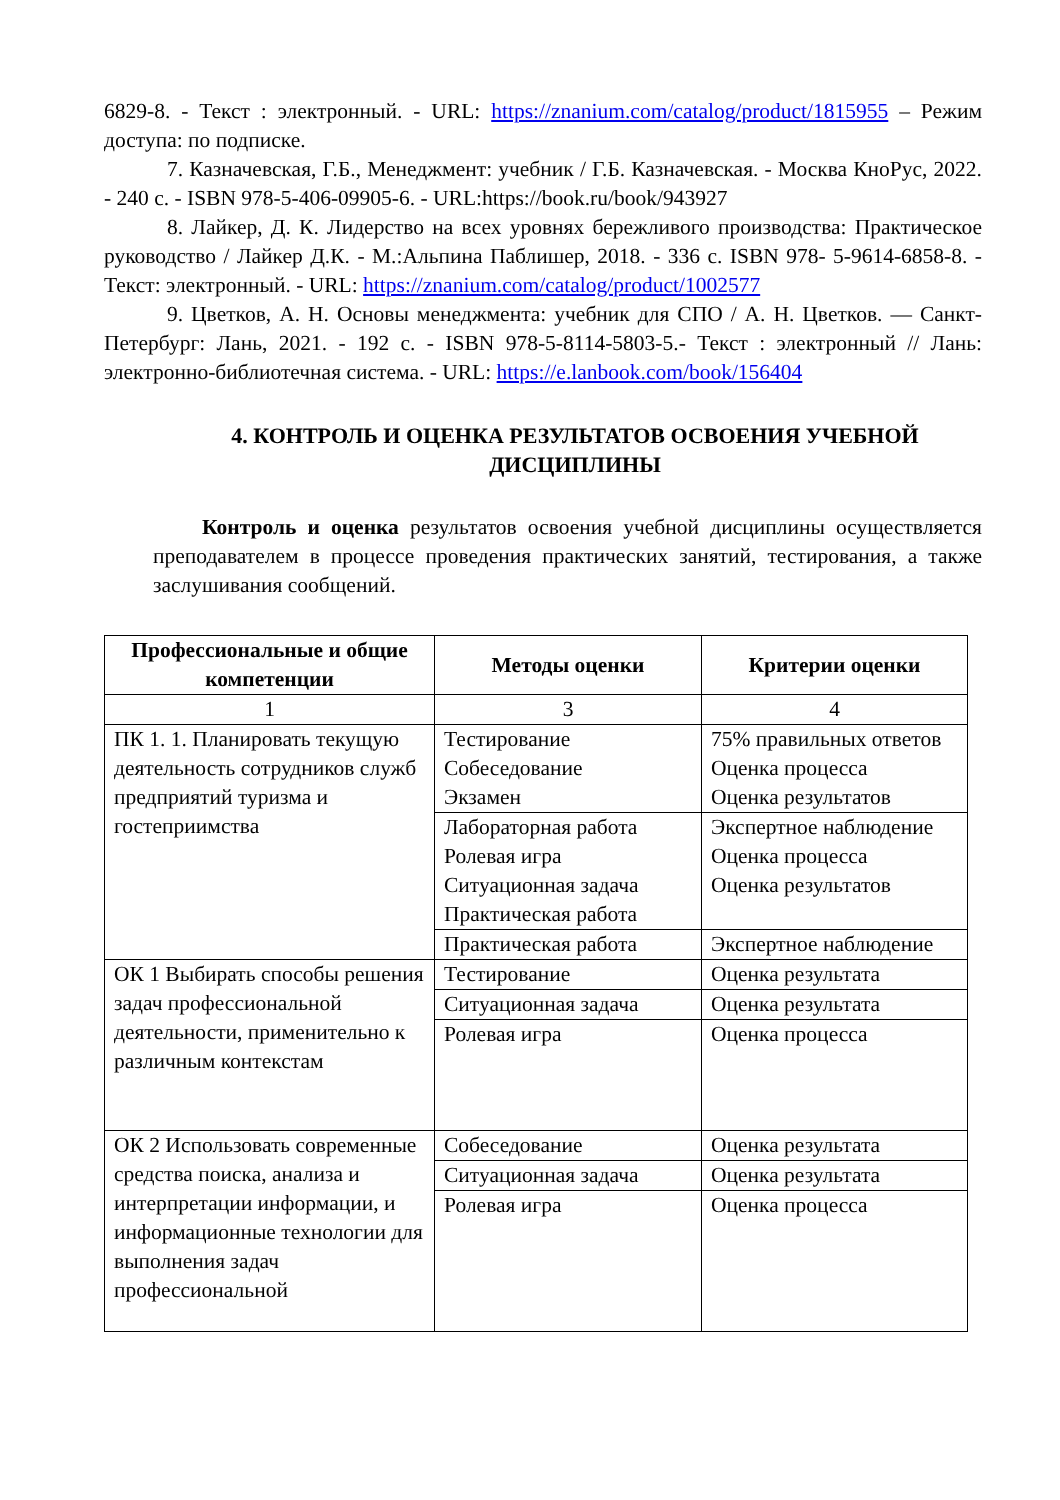6829-8. - Текст : электронный. - URL: https://znanium.com/catalog/product/1815955 – Режим доступа: по подписке.
7. Казначевская, Г.Б., Менеджмент: учебник / Г.Б. Казначевская. - Москва КноРус, 2022. - 240 с. - ISBN 978-5-406-09905-6. - URL:https://book.ru/book/943927
8. Лайкер, Д. К. Лидерство на всех уровнях бережливого производства: Практическое руководство / Лайкер Д.К. - М.:Альпина Паблишер, 2018. - 336 с. ISBN 978- 5-9614-6858-8. - Текст: электронный. - URL: https://znanium.com/catalog/product/1002577
9. Цветков, А. Н. Основы менеджмента: учебник для СПО / А. Н. Цветков. — Санкт-Петербург: Лань, 2021. - 192 с. - ISBN 978-5-8114-5803-5.- Текст : электронный // Лань: электронно-библиотечная система. - URL: https://e.lanbook.com/book/156404
4. КОНТРОЛЬ И ОЦЕНКА РЕЗУЛЬТАТОВ ОСВОЕНИЯ УЧЕБНОЙ ДИСЦИПЛИНЫ
Контроль и оценка результатов освоения учебной дисциплины осуществляется преподавателем в процессе проведения практических занятий, тестирования, а также заслушивания сообщений.
| Профессиональные и общие компетенции | Методы оценки | Критерии оценки |
| --- | --- | --- |
| 1 | 3 | 4 |
| ПК 1. 1. Планировать текущую деятельность сотрудников служб предприятий туризма и гостеприимства | Тестирование Собеседование Экзамен | 75% правильных ответов Оценка процесса Оценка результатов |
| | Лабораторная работа Ролевая игра Ситуационная задача Практическая работа | Экспертное наблюдение Оценка процесса Оценка результатов |
| | Практическая работа | Экспертное наблюдение |
| ОК 1 Выбирать способы решения задач профессиональной деятельности, применительно к различным контекстам | Тестирование | Оценка результата |
| | Ситуационная задача | Оценка результата |
| | Ролевая игра | Оценка процесса |
| ОК 2 Использовать современные средства поиска, анализа и интерпретации информации, и информационные технологии для выполнения задач профессиональной | Собеседование | Оценка результата |
| | Ситуационная задача | Оценка результата |
| | Ролевая игра | Оценка процесса |